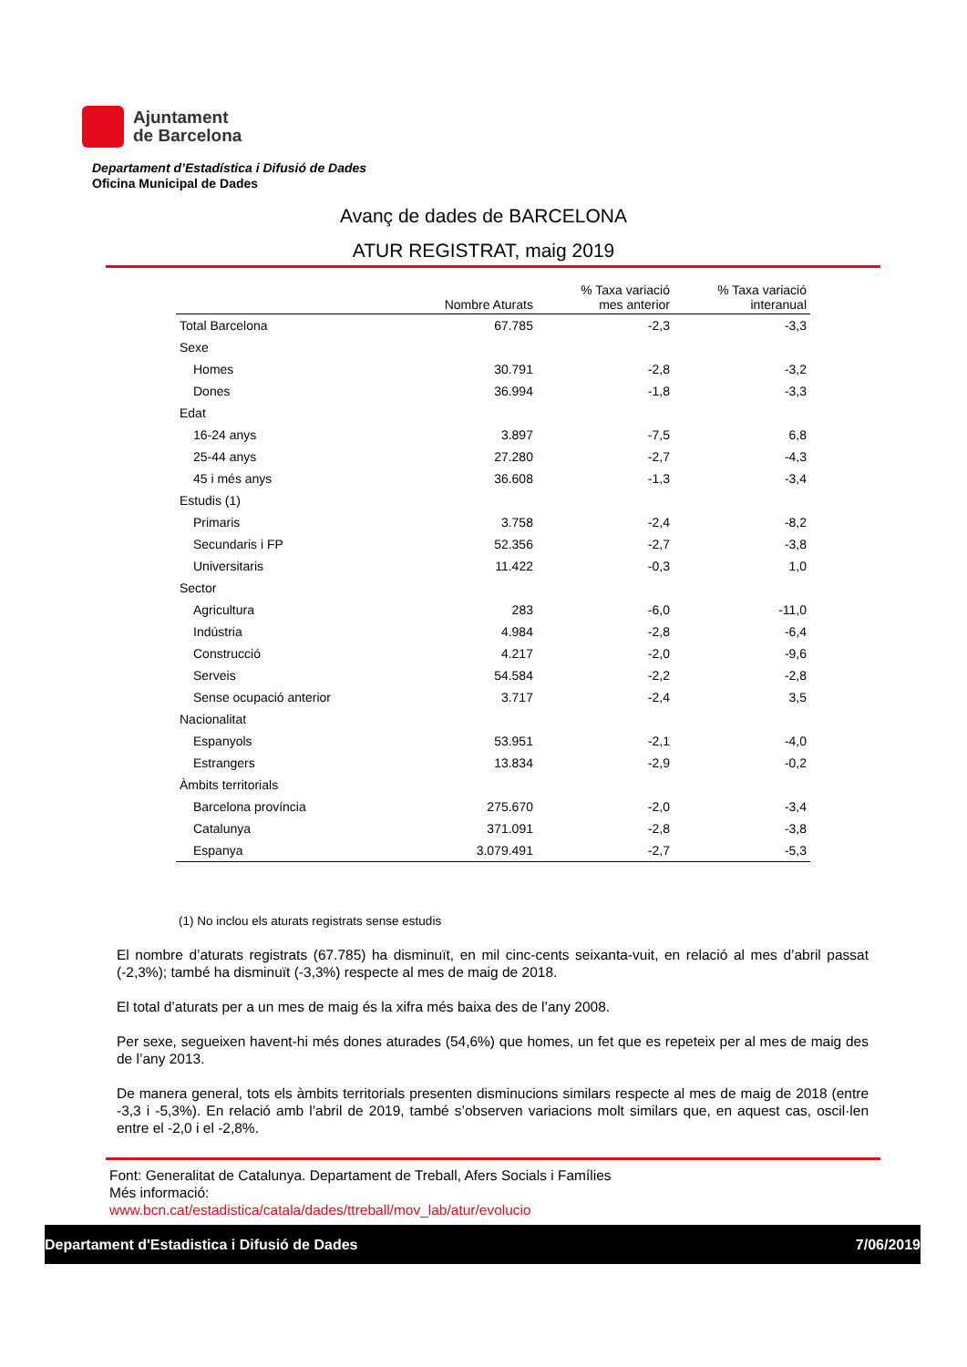Ajuntament
de Barcelona
Departament d’Estadística i Difusió de Dades
Oficina Municipal de Dades
Avanç de dades de BARCELONA
ATUR REGISTRAT, maig 2019
| | Nombre Aturats | % Taxa variació mes anterior | % Taxa variació interanual |
| --- | --- | --- | --- |
| Total Barcelona | 67.785 | -2,3 | -3,3 |
| Sexe | | | |
| Homes | 30.791 | -2,8 | -3,2 |
| Dones | 36.994 | -1,8 | -3,3 |
| Edat | | | |
| 16-24 anys | 3.897 | -7,5 | 6,8 |
| 25-44 anys | 27.280 | -2,7 | -4,3 |
| 45 i més anys | 36.608 | -1,3 | -3,4 |
| Estudis (1) | | | |
| Primaris | 3.758 | -2,4 | -8,2 |
| Secundaris i FP | 52.356 | -2,7 | -3,8 |
| Universitaris | 11.422 | -0,3 | 1,0 |
| Sector | | | |
| Agricultura | 283 | -6,0 | -11,0 |
| Indústria | 4.984 | -2,8 | -6,4 |
| Construcció | 4.217 | -2,0 | -9,6 |
| Serveis | 54.584 | -2,2 | -2,8 |
| Sense ocupació anterior | 3.717 | -2,4 | 3,5 |
| Nacionalitat | | | |
| Espanyols | 53.951 | -2,1 | -4,0 |
| Estrangers | 13.834 | -2,9 | -0,2 |
| Àmbits territorials | | | |
| Barcelona província | 275.670 | -2,0 | -3,4 |
| Catalunya | 371.091 | -2,8 | -3,8 |
| Espanya | 3.079.491 | -2,7 | -5,3 |
(1) No inclou els aturats registrats sense estudis
El nombre d’aturats registrats (67.785) ha disminuït, en mil cinc-cents seixanta-vuit, en relació al mes d’abril passat (-2,3%); també ha disminuït (-3,3%) respecte al mes de maig de 2018.
El total d’aturats per a un mes de maig és la xifra més baixa des de l’any 2008.
Per sexe, segueixen havent-hi més dones aturades (54,6%) que homes, un fet que es repeteix per al mes de maig des de l’any 2013.
De manera general, tots els àmbits territorials presenten disminucions similars respecte al mes de maig de 2018 (entre -3,3 i -5,3%). En relació amb l’abril de 2019, també s’observen variacions molt similars que, en aquest cas, oscil·len entre el -2,0 i el -2,8%.
Font: Generalitat de Catalunya. Departament de Treball, Afers Socials i Famílies
Més informació:
www.bcn.cat/estadistica/catala/dades/ttreball/mov_lab/atur/evolucio
Departament d'Estadistica i Difusió de Dades 7/06/2019